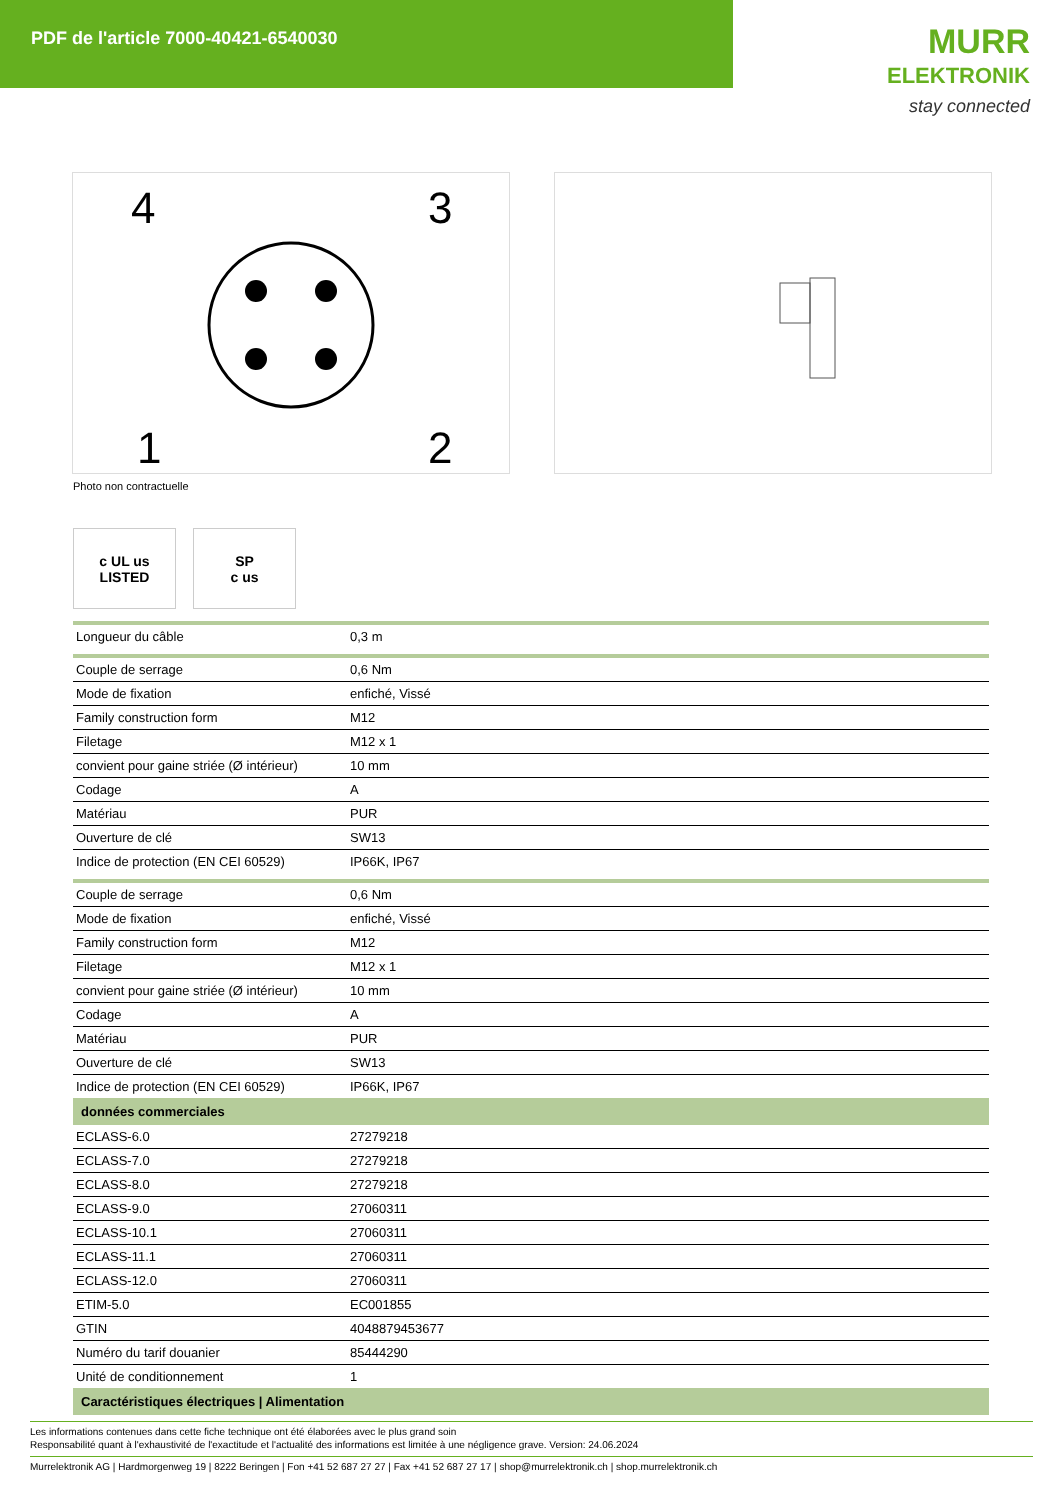PDF de l'article 7000-40421-6540030
MURR
ELEKTRONIK
stay connected
4
3
1
2
Photo non contractuelle
c UL us
LISTED
SP
c us
| Longueur du câble | 0,3 m |
| Couple de serrage | 0,6 Nm |
| Mode de fixation | enfiché, Vissé |
| Family construction form | M12 |
| Filetage | M12 x 1 |
| convient pour gaine striée (Ø intérieur) | 10 mm |
| Codage | A |
| Matériau | PUR |
| Ouverture de clé | SW13 |
| Indice de protection (EN CEI 60529) | IP66K, IP67 |
| Couple de serrage | 0,6 Nm |
| Mode de fixation | enfiché, Vissé |
| Family construction form | M12 |
| Filetage | M12 x 1 |
| convient pour gaine striée (Ø intérieur) | 10 mm |
| Codage | A |
| Matériau | PUR |
| Ouverture de clé | SW13 |
| Indice de protection (EN CEI 60529) | IP66K, IP67 |
| données commerciales | |
| ECLASS-6.0 | 27279218 |
| ECLASS-7.0 | 27279218 |
| ECLASS-8.0 | 27279218 |
| ECLASS-9.0 | 27060311 |
| ECLASS-10.1 | 27060311 |
| ECLASS-11.1 | 27060311 |
| ECLASS-12.0 | 27060311 |
| ETIM-5.0 | EC001855 |
| GTIN | 4048879453677 |
| Numéro du tarif douanier | 85444290 |
| Unité de conditionnement | 1 |
| Caractéristiques électriques / Alimentation | |
Les informations contenues dans cette fiche technique ont été élaborées avec le plus grand soin
Responsabilité quant à l'exhaustivité de l'exactitude et l'actualité des informations est limitée à une négligence grave. Version: 24.06.2024
Murrelektronik AG | Hardmorgenweg 19 | 8222 Beringen | Fon +41 52 687 27 27 | Fax +41 52 687 27 17 | shop@murrelektronik.ch | shop.murrelektronik.ch